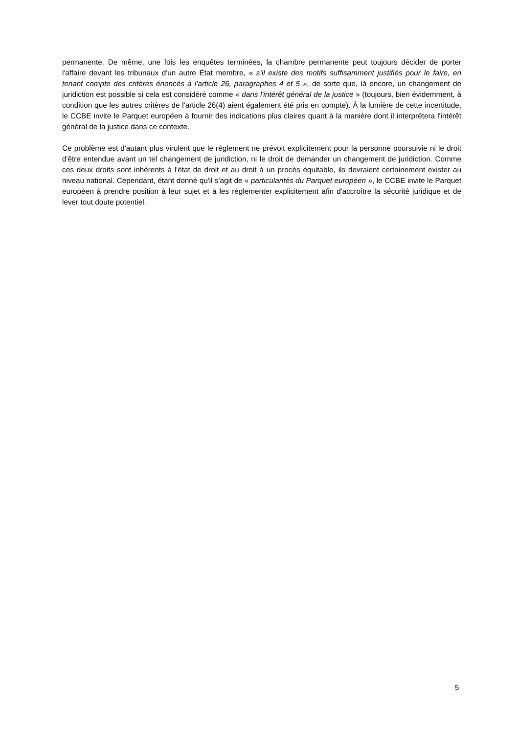permanente. De même, une fois les enquêtes terminées, la chambre permanente peut toujours décider de porter l'affaire devant les tribunaux d'un autre État membre, « s’il existe des motifs suffisamment justifiés pour le faire, en tenant compte des critères énoncés à l’article 26, paragraphes 4 et 5 », de sorte que, là encore, un changement de juridiction est possible si cela est considéré comme « dans l'intérêt général de la justice » (toujours, bien évidemment, à condition que les autres critères de l'article 26(4) aient également été pris en compte). À la lumière de cette incertitude, le CCBE invite le Parquet européen à fournir des indications plus claires quant à la manière dont il interprétera l'intérêt général de la justice dans ce contexte.
Ce problème est d'autant plus virulent que le règlement ne prévoit explicitement pour la personne poursuivie ni le droit d'être entendue avant un tel changement de juridiction, ni le droit de demander un changement de juridiction. Comme ces deux droits sont inhérents à l'état de droit et au droit à un procès équitable, ils devraient certainement exister au niveau national. Cependant, étant donné qu'il s'agit de « particularités du Parquet européen », le CCBE invite le Parquet européen à prendre position à leur sujet et à les réglementer explicitement afin d'accroître la sécurité juridique et de lever tout doute potentiel.
5